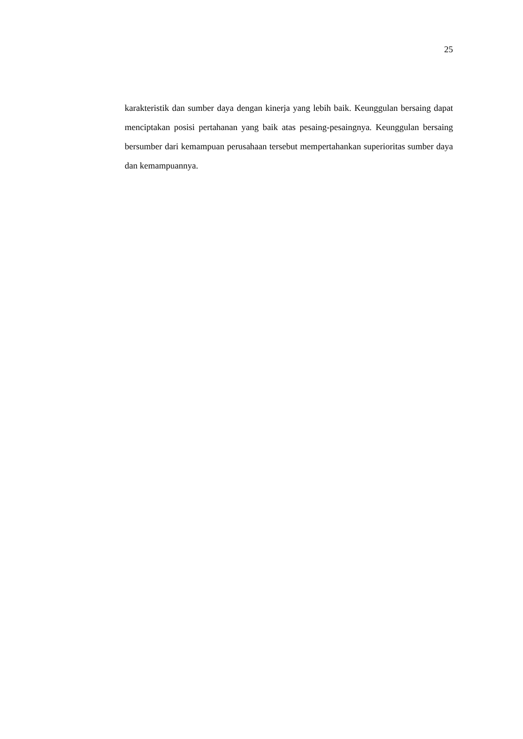25
karakteristik dan sumber daya dengan kinerja yang lebih baik. Keunggulan bersaing dapat menciptakan posisi pertahanan yang baik atas pesaing-pesaingnya. Keunggulan bersaing bersumber dari kemampuan perusahaan tersebut mempertahankan superioritas sumber daya dan kemampuannya.